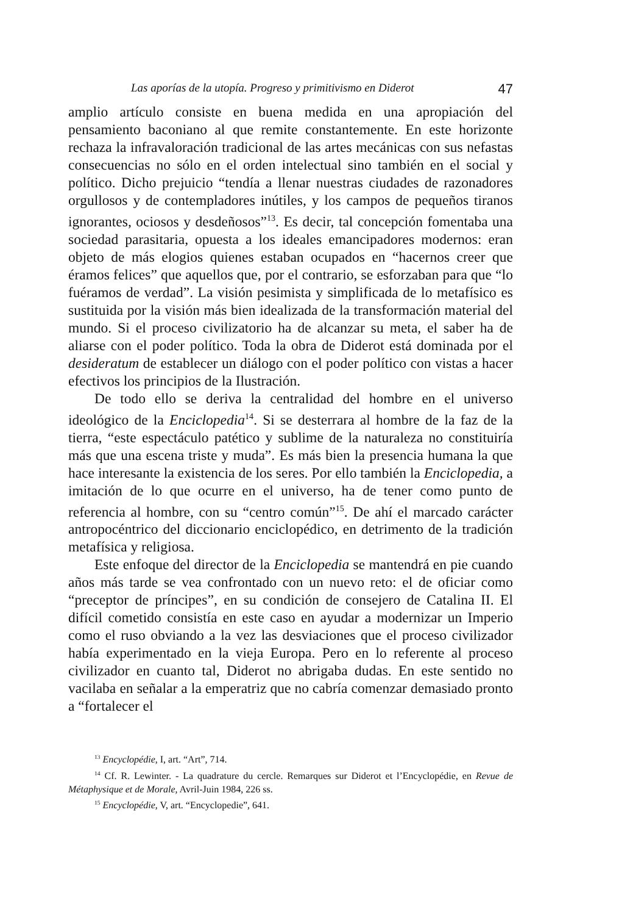Las aporías de la utopía. Progreso y primitivismo en Diderot 47
amplio artículo consiste en buena medida en una apropiación del pensamiento baconiano al que remite constantemente. En este horizonte rechaza la infravaloración tradicional de las artes mecánicas con sus nefastas consecuencias no sólo en el orden intelectual sino también en el social y político. Dicho prejuicio “tendía a llenar nuestras ciudades de razonadores orgullosos y de contempladores inútiles, y los campos de pequeños tiranos ignorantes, ociosos y desdeñosos”<sup>13</sup>. Es decir, tal concepción fomentaba una sociedad parasitaria, opuesta a los ideales emancipadores modernos: eran objeto de más elogios quienes estaban ocupados en “hacernos creer que éramos felices” que aquellos que, por el contrario, se esforzaban para que “lo fuéramos de verdad”. La visión pesimista y simplificada de lo metafísico es sustituida por la visión más bien idealizada de la transformación material del mundo. Si el proceso civilizatorio ha de alcanzar su meta, el saber ha de aliarse con el poder político. Toda la obra de Diderot está dominada por el desideratum de establecer un diálogo con el poder político con vistas a hacer efectivos los principios de la Ilustración.
De todo ello se deriva la centralidad del hombre en el universo ideológico de la Enciclopedia<sup>14</sup>. Si se desterrara al hombre de la faz de la tierra, “este espectáculo patético y sublime de la naturaleza no constituiría más que una escena triste y muda”. Es más bien la presencia humana la que hace interesante la existencia de los seres. Por ello también la Enciclopedia, a imitación de lo que ocurre en el universo, ha de tener como punto de referencia al hombre, con su “centro común”<sup>15</sup>. De ahí el marcado carácter antropocéntrico del diccionario enciclopédico, en detrimento de la tradición metafísica y religiosa.
Este enfoque del director de la Enciclopedia se mantendrá en pie cuando años más tarde se vea confrontado con un nuevo reto: el de oficiar como “preceptor de príncipes”, en su condición de consejero de Catalina II. El difícil cometido consistía en este caso en ayudar a modernizar un Imperio como el ruso obviando a la vez las desviaciones que el proceso civilizador había experimentado en la vieja Europa. Pero en lo referente al proceso civilizador en cuanto tal, Diderot no abrigaba dudas. En este sentido no vacilaba en señalar a la emperatriz que no cabría comenzar demasiado pronto a “fortalecer el
<sup>13</sup> Encyclopédie, I, art. “Art”, 714.
<sup>14</sup> Cf. R. Lewinter. - La quadrature du cercle. Remarques sur Diderot et l’Encyclopédie, en Revue de Métaphysique et de Morale, Avril-Juin 1984, 226 ss.
<sup>15</sup> Encyclopédie, V, art. “Encyclopedie”, 641.